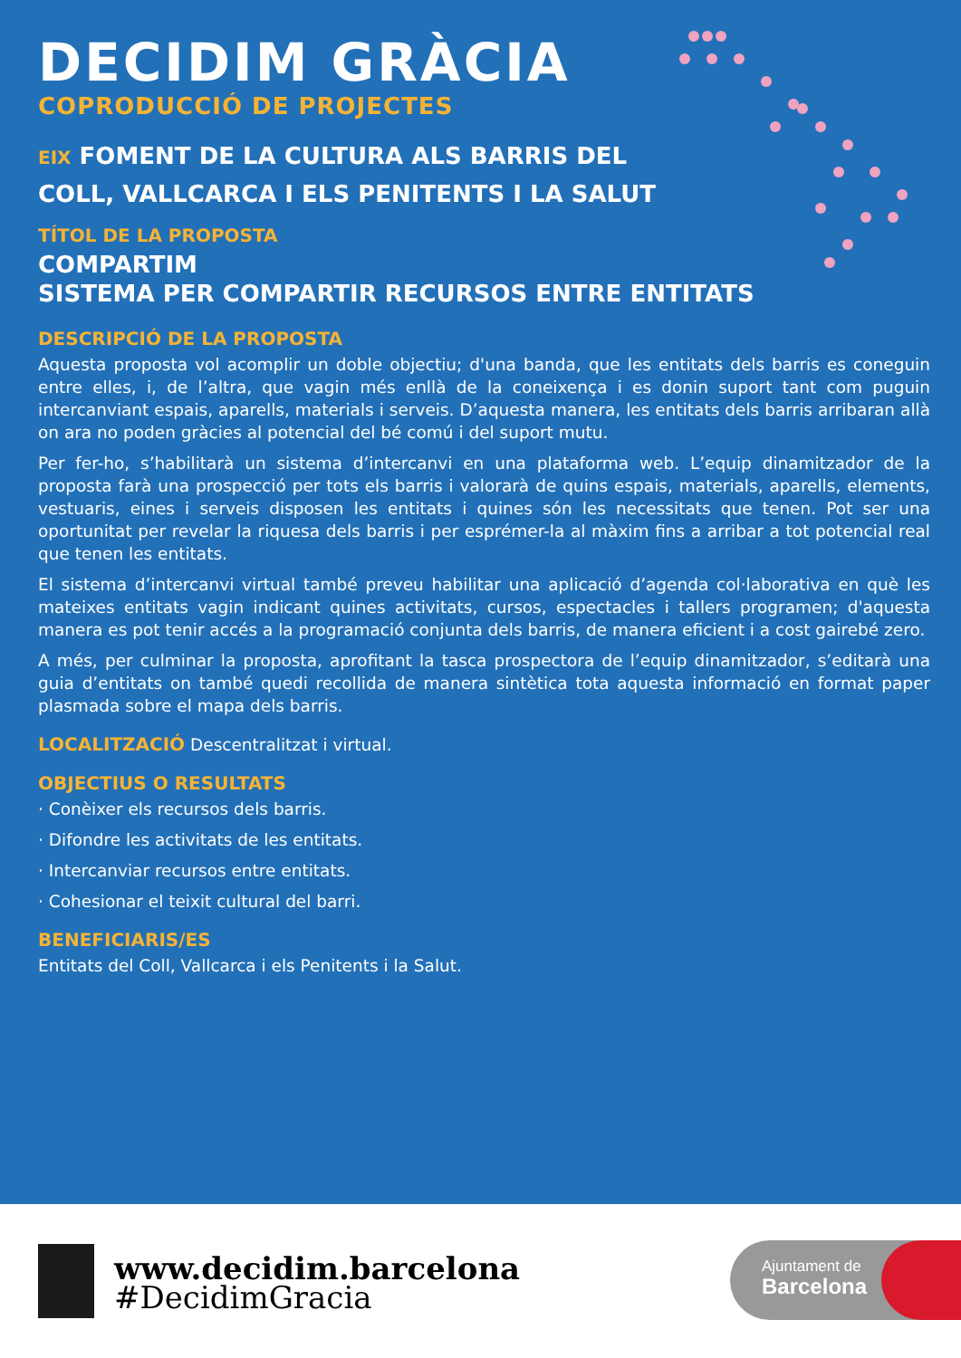DECIDIM GRÀCIA
COPRODUCCIÓ DE PROJECTES
EIX FOMENT DE LA CULTURA ALS BARRIS DEL COLL, VALLCARCA I ELS PENITENTS I LA SALUT
TÍTOL DE LA PROPOSTA
COMPARTIM
SISTEMA PER COMPARTIR RECURSOS ENTRE ENTITATS
DESCRIPCIÓ DE LA PROPOSTA
Aquesta proposta vol acomplir un doble objectiu; d'una banda, que les entitats dels barris es coneguin entre elles, i, de l’altra, que vagin més enllà de la coneixença i es donin suport tant com puguin intercanviant espais, aparells, materials i serveis. D’aquesta manera, les entitats dels barris arribaran allà on ara no poden gràcies al potencial del bé comú i del suport mutu.
Per fer-ho, s’habilitarà un sistema d’intercanvi en una plataforma web. L’equip dinamitzador de la proposta farà una prospecció per tots els barris i valorarà de quins espais, materials, aparells, elements, vestuaris, eines i serveis disposen les entitats i quines són les necessitats que tenen. Pot ser una oportunitat per revelar la riquesa dels barris i per esprémer-la al màxim fins a arribar a tot potencial real que tenen les entitats.
El sistema d’intercanvi virtual també preveu habilitar una aplicació d’agenda col·laborativa en què les mateixes entitats vagin indicant quines activitats, cursos, espectacles i tallers programen; d'aquesta manera es pot tenir accés a la programació conjunta dels barris, de manera eficient i a cost gairebé zero.
A més, per culminar la proposta, aprofitant la tasca prospectora de l’equip dinamitzador, s’editarà una guia d’entitats on també quedi recollida de manera sintètica tota aquesta informació en format paper plasmada sobre el mapa dels barris.
LOCALITZACIÓ Descentralitzat i virtual.
OBJECTIUS O RESULTATS
· Conèixer els recursos dels barris.
· Difondre les activitats de les entitats.
· Intercanviar recursos entre entitats.
· Cohesionar el teixit cultural del barri.
BENEFICIARIS/ES
Entitats del Coll, Vallcarca i els Penitents i la Salut.
www.decidim.barcelona
#DecidimGracia
Ajuntament de
Barcelona